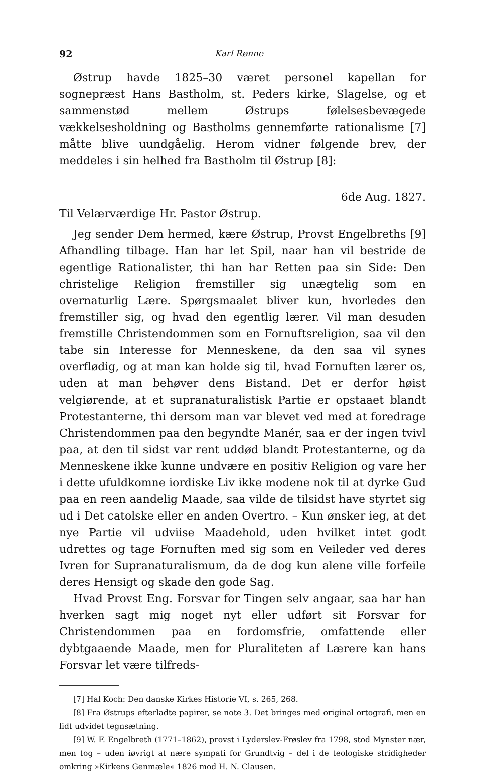92 Karl Rønne
Østrup havde 1825–30 været personel kapellan for sognepræst Hans Bastholm, st. Peders kirke, Slagelse, og et sammenstød mellem Østrups følelsesbevægede vækkelsesholdning og Bastholms gennemførte rationalisme [7] måtte blive uundgåelig. Herom vidner følgende brev, der meddeles i sin helhed fra Bastholm til Østrup [8]:
6de Aug. 1827.
Til Velærværdige Hr. Pastor Østrup.
Jeg sender Dem hermed, kære Østrup, Provst Engelbreths [9] Afhandling tilbage. Han har let Spil, naar han vil bestride de egentlige Rationalister, thi han har Retten paa sin Side: Den christelige Religion fremstiller sig unægtelig som en overnaturlig Lære. Spørgsmaalet bliver kun, hvorledes den fremstiller sig, og hvad den egentlig lærer. Vil man desuden fremstille Christendommen som en Fornuftsreligion, saa vil den tabe sin Interesse for Menneskene, da den saa vil synes overflødig, og at man kan holde sig til, hvad Fornuften lærer os, uden at man behøver dens Bistand. Det er derfor høist velgiørende, at et supranaturalistisk Partie er opstaaet blandt Protestanterne, thi dersom man var blevet ved med at foredrage Christendommen paa den begyndte Manér, saa er der ingen tvivl paa, at den til sidst var rent uddød blandt Protestanterne, og da Menneskene ikke kunne undvære en positiv Religion og vare her i dette ufuldkomne iordiske Liv ikke modene nok til at dyrke Gud paa en reen aandelig Maade, saa vilde de tilsidst have styrtet sig ud i Det catolske eller en anden Overtro. – Kun ønsker ieg, at det nye Partie vil udviise Maadehold, uden hvilket intet godt udrettes og tage Fornuften med sig som en Veileder ved deres Ivren for Supranaturalismum, da de dog kun alene ville forfeile deres Hensigt og skade den gode Sag.
Hvad Provst Eng. Forsvar for Tingen selv angaar, saa har han hverken sagt mig noget nyt eller udført sit Forsvar for Christendommen paa en fordomsfrie, omfattende eller dybtgaaende Maade, men for Pluraliteten af Lærere kan hans Forsvar let være tilfreds-
[7] Hal Koch: Den danske Kirkes Historie VI, s. 265, 268.
[8] Fra Østrups efterladte papirer, se note 3. Det bringes med original ortografi, men en lidt udvidet tegnsætning.
[9] W. F. Engelbreth (1771–1862), provst i Lyderslev-Frøslev fra 1798, stod Mynster nær, men tog – uden iøvrigt at nære sympati for Grundtvig – del i de teologiske stridigheder omkring »Kirkens Genmæle« 1826 mod H. N. Clausen.